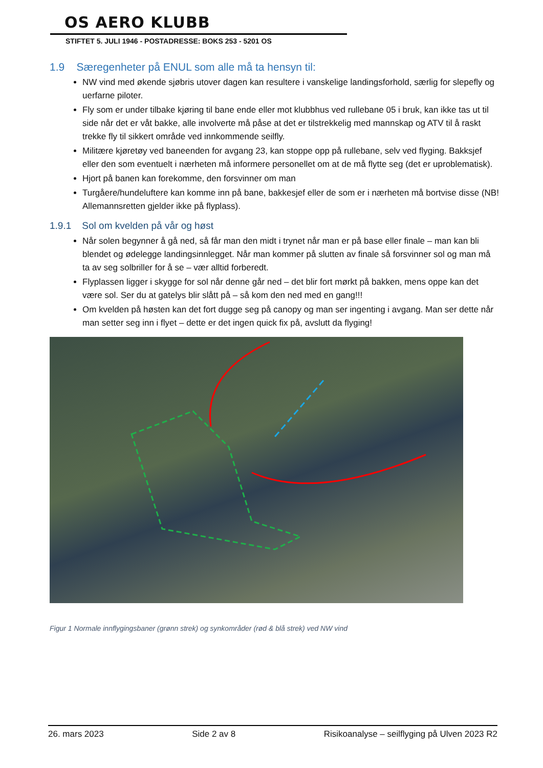OS AERO KLUBB
STIFTET 5. JULI 1946 - POSTADRESSE: BOKS 253 - 5201 OS
1.9 Særegenheter på ENUL som alle må ta hensyn til:
NW vind med økende sjøbris utover dagen kan resultere i vanskelige landingsforhold, særlig for slepefly og uerfarne piloter.
Fly som er under tilbake kjøring til bane ende eller mot klubbhus ved rullebane 05 i bruk, kan ikke tas ut til side når det er våt bakke, alle involverte må påse at det er tilstrekkelig med mannskap og ATV til å raskt trekke fly til sikkert område ved innkommende seilfly.
Militære kjøretøy ved baneenden for avgang 23, kan stoppe opp på rullebane, selv ved flyging. Bakksjef eller den som eventuelt i nærheten må informere personellet om at de må flytte seg (det er uproblematisk).
Hjort på banen kan forekomme, den forsvinner om man
Turgåere/hundeluftere kan komme inn på bane, bakkesjef eller de som er i nærheten må bortvise disse (NB! Allemannsretten gjelder ikke på flyplass).
1.9.1 Sol om kvelden på vår og høst
Når solen begynner å gå ned, så får man den midt i trynet når man er på base eller finale – man kan bli blendet og ødelegge landingsinnlegget. Når man kommer på slutten av finale så forsvinner sol og man må ta av seg solbriller for å se – vær alltid forberedt.
Flyplassen ligger i skygge for sol når denne går ned – det blir fort mørkt på bakken, mens oppe kan det være sol. Ser du at gatelys blir slått på – så kom den ned med en gang!!!
Om kvelden på høsten kan det fort dugge seg på canopy og man ser ingenting i avgang. Man ser dette når man setter seg inn i flyet – dette er det ingen quick fix på, avslutt da flyging!
Figur 1 Normale innflygingsbaner (grønn strek) og synkområder (rød & blå strek) ved NW vind
26. mars 2023 Side 2 av 8 Risikoanalyse – seilflyging på Ulven 2023 R2